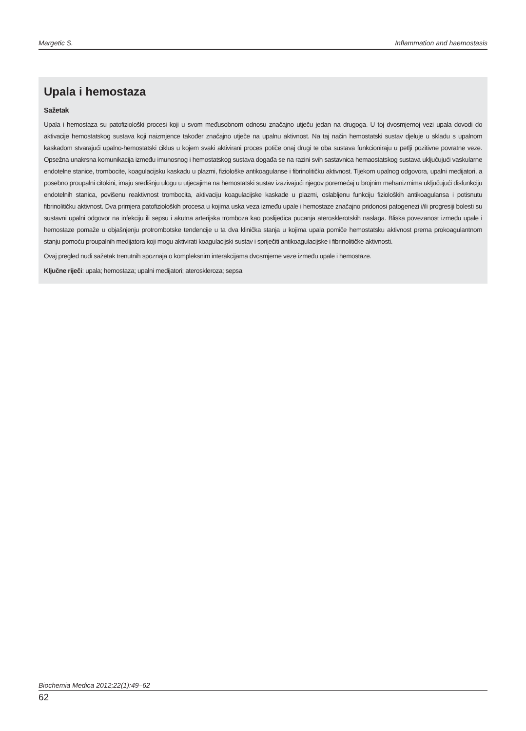Margetic S. Inflammation and haemostasis
Upala i hemostaza
Sažetak
Upala i hemostaza su patofiziološki procesi koji u svom međusobnom odnosu značajno utječu jedan na drugoga. U toj dvosmjernoj vezi upala dovodi do aktivacije hemostatskog sustava koji naizmjence također značajno utječe na upalnu aktivnost. Na taj način hemostatski sustav djeluje u skladu s upalnom kaskadom stvarajući upalno-hemostatski ciklus u kojem svaki aktivirani proces potiče onaj drugi te oba sustava funkcioniraju u petlji pozitivne povratne veze. Opsežna unakrsna komunikacija između imunosnog i hemostatskog sustava događa se na razini svih sastavnica hemaostatskog sustava uključujući vaskularne endotelne stanice, trombocite, koagulacijsku kaskadu u plazmi, fiziološke antikoagulanse i fibrinolitičku aktivnost. Tijekom upalnog odgovora, upalni medijatori, a posebno proupalni citokini, imaju središnju ulogu u utjecajima na hemostatski sustav izazivajući njegov poremećaj u brojnim mehanizmima uključujući disfunkciju endotelnih stanica, povišenu reaktivnost trombocita, aktivaciju koagulacijske kaskade u plazmi, oslabljenu funkciju fizioloških antikoagulansa i potisnutu fibrinolitičku aktivnost. Dva primjera patofizioloških procesa u kojima uska veza između upale i hemostaze značajno pridonosi patogenezi i/ili progresiji bolesti su sustavni upalni odgovor na infekciju ili sepsu i akutna arterijska tromboza kao poslijedica pucanja aterosklerotskih naslaga. Bliska povezanost između upale i hemostaze pomaže u objašnjenju protrombotske tendencije u ta dva klinička stanja u kojima upala pomiče hemostatsku aktivnost prema prokoagulantnom stanju pomoću proupalnih medijatora koji mogu aktivirati koagulacijski sustav i spriječiti antikoagulacijske i fibrinolitičke aktivnosti.
Ovaj pregled nudi sažetak trenutnih spoznaja o kompleksnim interakcijama dvosmjerne veze između upale i hemostaze.
Ključne riječi: upala; hemostaza; upalni medijatori; ateroskleroza; sepsa
Biochemia Medica 2012;22(1):49–62
62